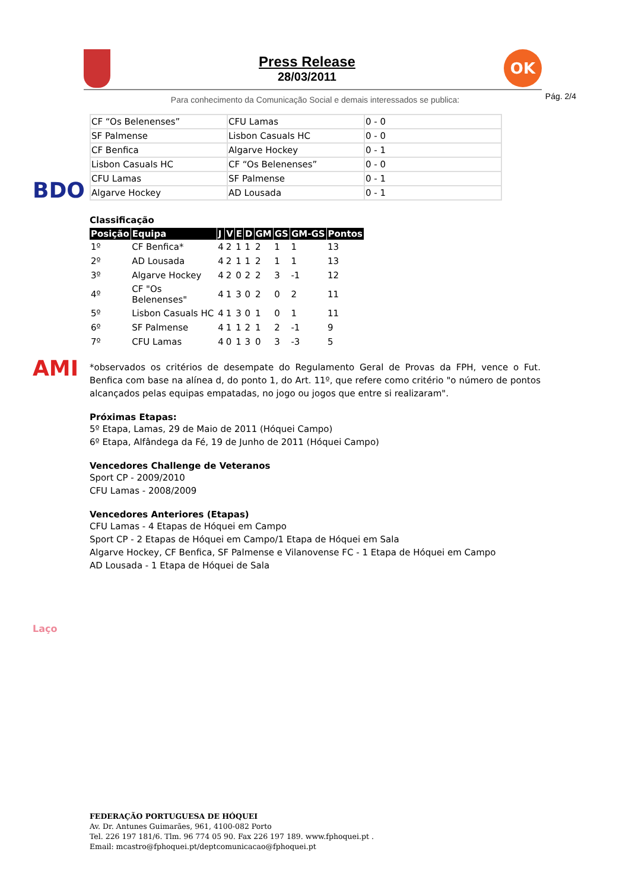BDO
AMI
Laço
Press Release
28/03/2011
OK
Pág. 2/4
Para conhecimento da Comunicação Social e demais interessados se publica:
| CF “Os Belenenses” | CFU Lamas | 0 - 0 |
| SF Palmense | Lisbon Casuals HC | 0 - 0 |
| CF Benfica | Algarve Hockey | 0 - 1 |
| Lisbon Casuals HC | CF “Os Belenenses” | 0 - 0 |
| CFU Lamas | SF Palmense | 0 - 1 |
| Algarve Hockey | AD Lousada | 0 - 1 |
Classificação
| Posição | Equipa | J | V | E | D | GM | GS | GM-GS | Pontos |
| --- | --- | --- | --- | --- | --- | --- | --- | --- | --- |
| 1º | CF Benfica* | 4 | 2 | 1 | 1 | 2 | 1 | 1 | 13 |
| 2º | AD Lousada | 4 | 2 | 1 | 1 | 2 | 1 | 1 | 13 |
| 3º | Algarve Hockey | 4 | 2 | 0 | 2 | 2 | 3 | -1 | 12 |
| 4º | CF "Os Belenenses" | 4 | 1 | 3 | 0 | 2 | 0 | 2 | 11 |
| 5º | Lisbon Casuals HC | 4 | 1 | 3 | 0 | 1 | 0 | 1 | 11 |
| 6º | SF Palmense | 4 | 1 | 1 | 2 | 1 | 2 | -1 | 9 |
| 7º | CFU Lamas | 4 | 0 | 1 | 3 | 0 | 3 | -3 | 5 |
*observados os critérios de desempate do Regulamento Geral de Provas da FPH, vence o Fut. Benfica com base na alínea d, do ponto 1, do Art. 11º, que refere como critério "o número de pontos alcançados pelas equipas empatadas, no jogo ou jogos que entre si realizaram".
Próximas Etapas:
5º Etapa, Lamas, 29 de Maio de 2011 (Hóquei Campo)
6º Etapa, Alfândega da Fé, 19 de Junho de 2011 (Hóquei Campo)
Vencedores Challenge de Veteranos
Sport CP - 2009/2010
CFU Lamas - 2008/2009
Vencedores Anteriores (Etapas)
CFU Lamas - 4 Etapas de Hóquei em Campo
Sport CP - 2 Etapas de Hóquei em Campo/1 Etapa de Hóquei em Sala
Algarve Hockey, CF Benfica, SF Palmense e Vilanovense FC - 1 Etapa de Hóquei em Campo
AD Lousada - 1 Etapa de Hóquei de Sala
FEDERAÇÃO PORTUGUESA DE HÓQUEI
Av. Dr. Antunes Guimarães, 961, 4100-082 Porto
Tel. 226 197 181/6. Tlm. 96 774 05 90. Fax 226 197 189. www.fphoquei.pt .
Email: mcastro@fphoquei.pt/deptcomunicacao@fphoquei.pt